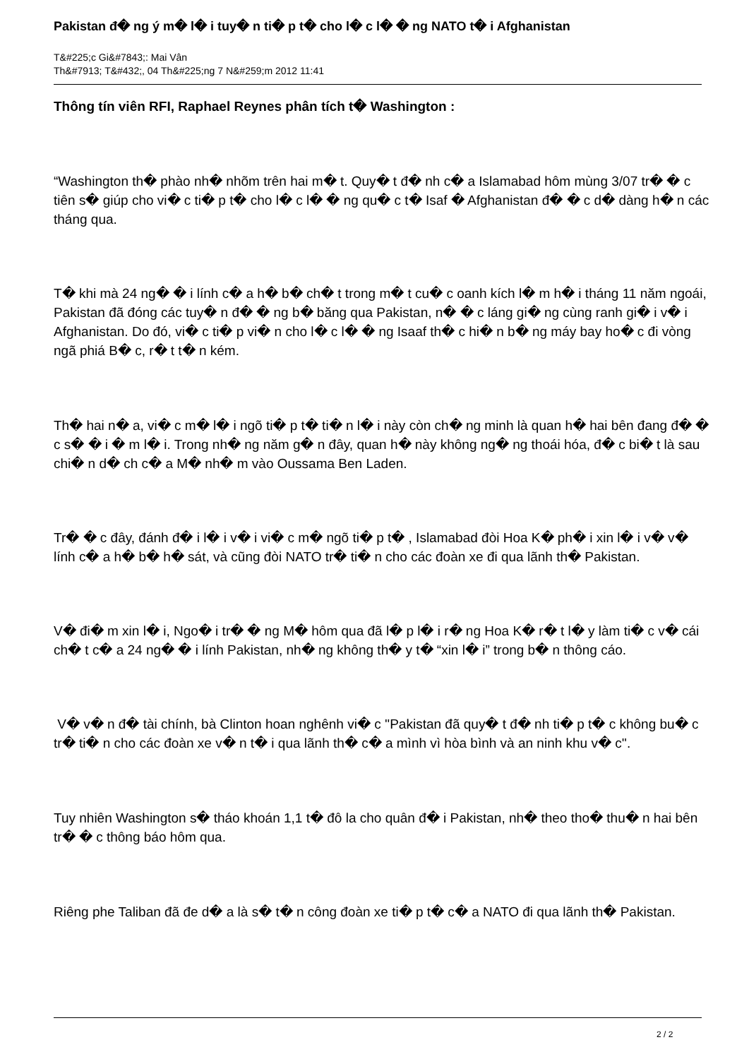Pakistan đ� ng ý m� l� i tuy� n ti� p t� cho l� c l� � ng NATO t� i Afghanistan
T&#225;c Gi&#7843;: Mai Vân
Th&#7913; T&#432;, 04 Th&#225;ng 7 N&#259;m 2012 11:41
Thông tín viên RFI, Raphael Reynes phân tích t� Washington :
“Washington th� phào nh� nhõm trên hai m� t. Quy� t đ� nh c� a Islamabad hôm mùng 3/07 tr� � c tiên s� giúp cho vi� c ti� p t� cho l� c l� � ng qu� c t� Isaf � Afghanistan đ� � c d� dàng h� n các tháng qua.
T� khi mà 24 ng� � i lính c� a h� b� ch� t trong m� t cu� c oanh kích l� m h� i tháng 11 năm ngoái, Pakistan đã đóng các tuy� n đ� � ng b� băng qua Pakistan, n� � c láng gi� ng cùng ranh gi� i v� i Afghanistan. Do đó, vi� c ti� p vi� n cho l� c l� � ng Isaaf th� c hi� n b� ng máy bay ho� c đi vòng ngã phiá B� c, r� t t� n kém.
Th� hai n� a, vi� c m� l� i ngõ ti� p t� ti� n l� i này còn ch� ng minh là quan h� hai bên đang đ� � c s� � i � m l� i. Trong nh� ng năm g� n đây, quan h� này không ng� ng thoái hóa, đ� c bi� t là sau chi� n d� ch c� a M� nh� m vào Oussama Ben Laden.
Tr� � c đây, đánh đ� i l� i v� i vi� c m� ngõ ti� p t� , Islamabad đòi Hoa K� ph� i xin l� i v� v� lính c� a h� b� h� sát, và cũng đòi NATO tr� ti� n cho các đoàn xe đi qua lãnh th� Pakistan.
V� đi� m xin l� i, Ngo� i tr� � ng M� hôm qua đã l� p l� i r� ng Hoa K� r� t l� y làm ti� c v� cái ch� t c� a 24 ng� � i lính Pakistan, nh� ng không th� y t� “xin l� i” trong b� n thông cáo.
V� v� n đ� tài chính, bà Clinton hoan nghênh vi� c ''Pakistan đã quy� t đ� nh ti� p t� c không bu� c tr� ti� n cho các đoàn xe v� n t� i qua lãnh th� c� a mình vì hòa bình và an ninh khu v� c''.
Tuy nhiên Washington s� tháo khoán 1,1 t� đô la cho quân đ� i Pakistan, nh� theo tho� thu� n hai bên tr� � c thông báo hôm qua.
Riêng phe Taliban đã đe d� a là s� t� n công đoàn xe ti� p t� c� a NATO đi qua lãnh th� Pakistan.
2 / 2